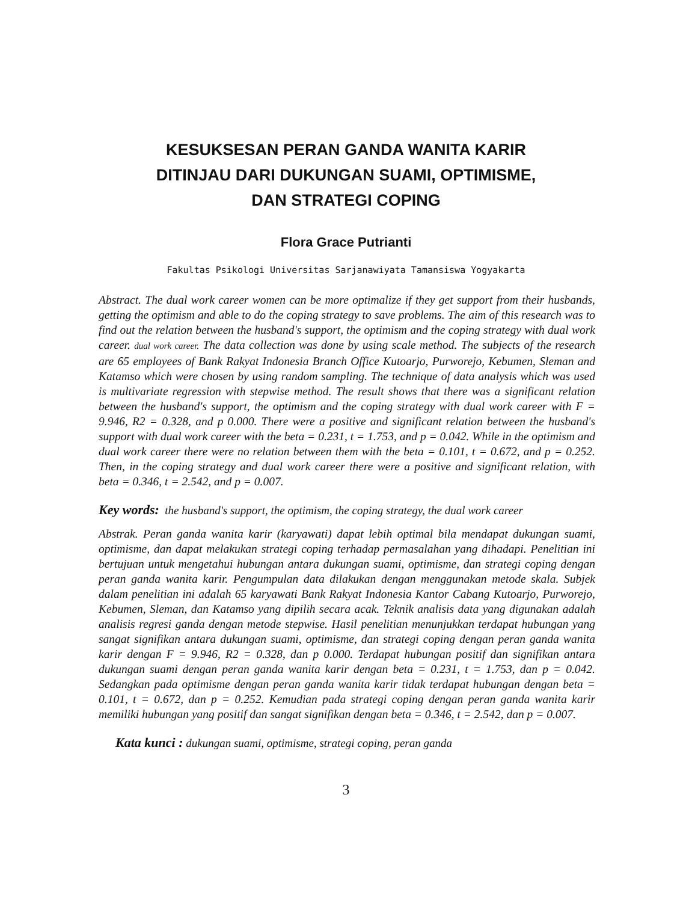KESUKSESAN PERAN GANDA WANITA KARIR
DITINJAU DARI DUKUNGAN SUAMI, OPTIMISME,
DAN STRATEGI COPING
Flora Grace Putrianti
Fakultas Psikologi Universitas Sarjanawiyata Tamansiswa Yogyakarta
Abstract. The dual work career women can be more optimalize if they get support from their husbands, getting the optimism and able to do the coping strategy to save problems. The aim of this research was to find out the relation between the husband's support, the optimism and the coping strategy with dual work career. dual work career. The data collection was done by using scale method. The subjects of the research are 65 employees of Bank Rakyat Indonesia Branch Office Kutoarjo, Purworejo, Kebumen, Sleman and Katamso which were chosen by using random sampling. The technique of data analysis which was used is multivariate regression with stepwise method. The result shows that there was a significant relation between the husband's support, the optimism and the coping strategy with dual work career with F = 9.946, R2 = 0.328, and p 0.000. There were a positive and significant relation between the husband's support with dual work career with the beta = 0.231, t = 1.753, and p = 0.042. While in the optimism and dual work career there were no relation between them with the beta = 0.101, t = 0.672, and p = 0.252. Then, in the coping strategy and dual work career there were a positive and significant relation, with beta = 0.346, t = 2.542, and p = 0.007.
Key words: the husband's support, the optimism, the coping strategy, the dual work career
Abstrak. Peran ganda wanita karir (karyawati) dapat lebih optimal bila mendapat dukungan suami, optimisme, dan dapat melakukan strategi coping terhadap permasalahan yang dihadapi. Penelitian ini bertujuan untuk mengetahui hubungan antara dukungan suami, optimisme, dan strategi coping dengan peran ganda wanita karir. Pengumpulan data dilakukan dengan menggunakan metode skala. Subjek dalam penelitian ini adalah 65 karyawati Bank Rakyat Indonesia Kantor Cabang Kutoarjo, Purworejo, Kebumen, Sleman, dan Katamso yang dipilih secara acak. Teknik analisis data yang digunakan adalah analisis regresi ganda dengan metode stepwise. Hasil penelitian menunjukkan terdapat hubungan yang sangat signifikan antara dukungan suami, optimisme, dan strategi coping dengan peran ganda wanita karir dengan F = 9.946, R2 = 0.328, dan p 0.000. Terdapat hubungan positif dan signifikan antara dukungan suami dengan peran ganda wanita karir dengan beta = 0.231, t = 1.753, dan p = 0.042. Sedangkan pada optimisme dengan peran ganda wanita karir tidak terdapat hubungan dengan beta = 0.101, t = 0.672, dan p = 0.252. Kemudian pada strategi coping dengan peran ganda wanita karir memiliki hubungan yang positif dan sangat signifikan dengan beta = 0.346, t = 2.542, dan p = 0.007.
Kata kunci : dukungan suami, optimisme, strategi coping, peran ganda
3